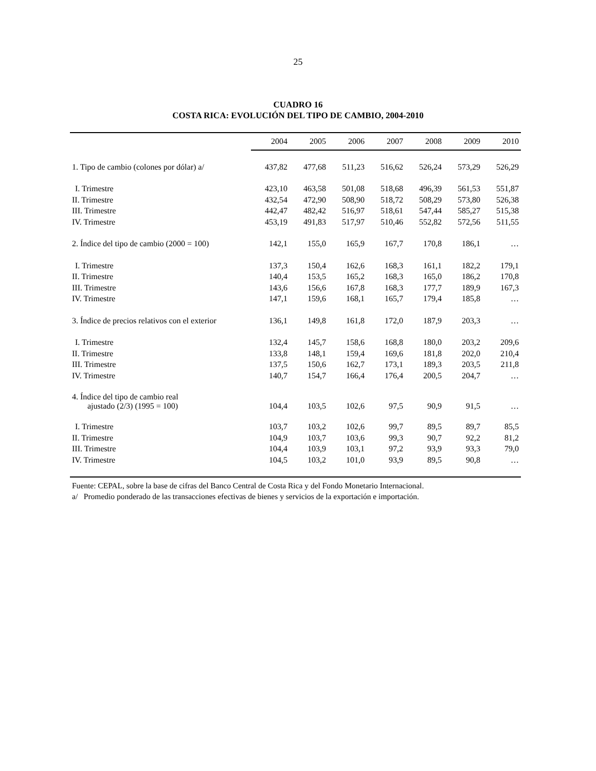25
CUADRO 16
COSTA RICA: EVOLUCIÓN DEL TIPO DE CAMBIO, 2004-2010
| | 2004 | 2005 | 2006 | 2007 | 2008 | 2009 | 2010 |
| 1. Tipo de cambio (colones por dólar) a/ | 437,82 | 477,68 | 511,23 | 516,62 | 526,24 | 573,29 | 526,29 |
| I. Trimestre | 423,10 | 463,58 | 501,08 | 518,68 | 496,39 | 561,53 | 551,87 |
| II. Trimestre | 432,54 | 472,90 | 508,90 | 518,72 | 508,29 | 573,80 | 526,38 |
| III. Trimestre | 442,47 | 482,42 | 516,97 | 518,61 | 547,44 | 585,27 | 515,38 |
| IV. Trimestre | 453,19 | 491,83 | 517,97 | 510,46 | 552,82 | 572,56 | 511,55 |
| 2. Índice del tipo de cambio (2000 = 100) | 142,1 | 155,0 | 165,9 | 167,7 | 170,8 | 186,1 | … |
| I. Trimestre | 137,3 | 150,4 | 162,6 | 168,3 | 161,1 | 182,2 | 179,1 |
| II. Trimestre | 140,4 | 153,5 | 165,2 | 168,3 | 165,0 | 186,2 | 170,8 |
| III. Trimestre | 143,6 | 156,6 | 167,8 | 168,3 | 177,7 | 189,9 | 167,3 |
| IV. Trimestre | 147,1 | 159,6 | 168,1 | 165,7 | 179,4 | 185,8 | … |
| 3. Índice de precios relativos con el exterior | 136,1 | 149,8 | 161,8 | 172,0 | 187,9 | 203,3 | … |
| I. Trimestre | 132,4 | 145,7 | 158,6 | 168,8 | 180,0 | 203,2 | 209,6 |
| II. Trimestre | 133,8 | 148,1 | 159,4 | 169,6 | 181,8 | 202,0 | 210,4 |
| III. Trimestre | 137,5 | 150,6 | 162,7 | 173,1 | 189,3 | 203,5 | 211,8 |
| IV. Trimestre | 140,7 | 154,7 | 166,4 | 176,4 | 200,5 | 204,7 | … |
| 4. Índice del tipo de cambio real ajustado (2/3) (1995 = 100) | 104,4 | 103,5 | 102,6 | 97,5 | 90,9 | 91,5 | … |
| I. Trimestre | 103,7 | 103,2 | 102,6 | 99,7 | 89,5 | 89,7 | 85,5 |
| II. Trimestre | 104,9 | 103,7 | 103,6 | 99,3 | 90,7 | 92,2 | 81,2 |
| III. Trimestre | 104,4 | 103,9 | 103,1 | 97,2 | 93,9 | 93,3 | 79,0 |
| IV. Trimestre | 104,5 | 103,2 | 101,0 | 93,9 | 89,5 | 90,8 | … |
Fuente: CEPAL, sobre la base de cifras del Banco Central de Costa Rica y del Fondo Monetario Internacional.
a/ Promedio ponderado de las transacciones efectivas de bienes y servicios de la exportación e importación.